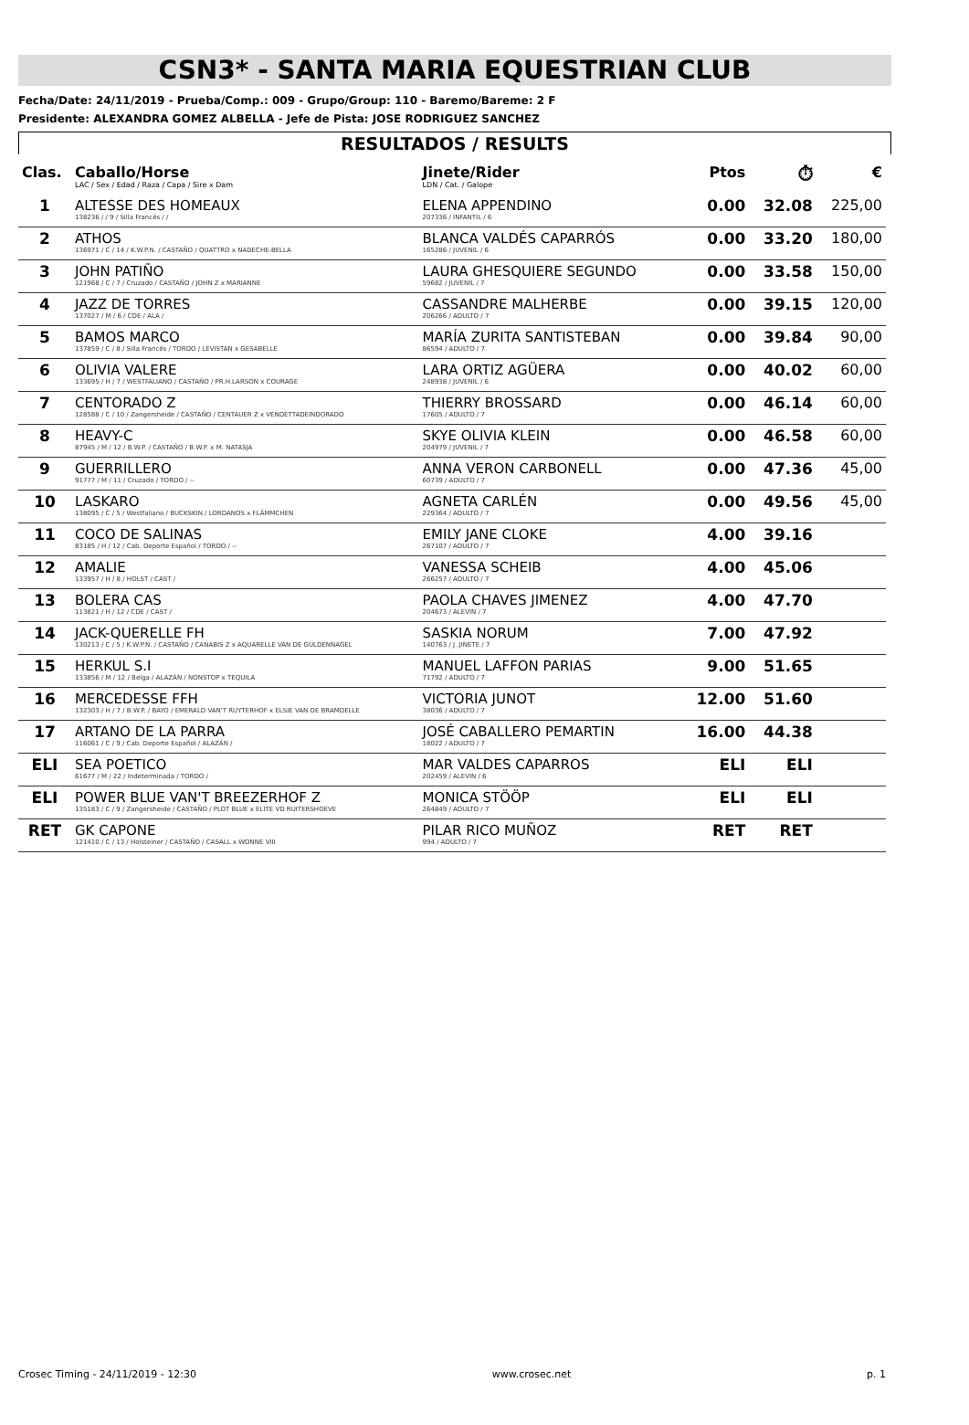CSN3* - SANTA MARIA EQUESTRIAN CLUB
Fecha/Date: 24/11/2019 - Prueba/Comp.: 009 - Grupo/Group: 110 - Baremo/Bareme: 2 F
Presidente: ALEXANDRA GOMEZ ALBELLA - Jefe de Pista: JOSE RODRIGUEZ SANCHEZ
RESULTADOS / RESULTS
| Clas. | Caballo/Horse LAC / Sex / Edad / Raza / Capa / Sire x Dam | Jinete/Rider LDN / Cat. / Galope | Ptos | ⏱ | € |
| --- | --- | --- | --- | --- | --- |
| 1 | ALTESSE DES HOMEAUX 138236 / / 9 / Silla Francés / / | ELENA APPENDINO 207336 / INFANTIL / 6 | 0.00 | 32.08 | 225,00 |
| 2 | ATHOS 136971 / C / 14 / K.W.P.N. / CASTAÑO / QUATTRO x NADECHE-BELLA | BLANCA VALDÉS CAPARRÓS 165286 / JUVENIL / 6 | 0.00 | 33.20 | 180,00 |
| 3 | JOHN PATIÑO 121968 / C / 7 / Cruzado / CASTAÑO / JOHN Z x MARIANNE | LAURA GHESQUIERE SEGUNDO 59682 / JUVENIL / 7 | 0.00 | 33.58 | 150,00 |
| 4 | JAZZ DE TORRES 137027 / M / 6 / CDE / ALA / | CASSANDRE MALHERBE 206266 / ADULTO / 7 | 0.00 | 39.15 | 120,00 |
| 5 | BAMOS MARCO 137859 / C / 8 / Silla Francés / TORDO / LEVISTAN x GESABELLE | MARÍA ZURITA SANTISTEBAN 86594 / ADULTO / 7 | 0.00 | 39.84 | 90,00 |
| 6 | OLIVIA VALERE 133695 / H / 7 / WESTFALIANO / CASTAÑO / PR.H.LARSON x COURAGE | LARA ORTIZ AGÜERA 248938 / JUVENIL / 6 | 0.00 | 40.02 | 60,00 |
| 7 | CENTORADO Z 128588 / C / 10 / Zangersheide / CASTAÑO / CENTAUER Z x VENDETTADEINDORADO | THIERRY BROSSARD 17605 / ADULTO / 7 | 0.00 | 46.14 | 60,00 |
| 8 | HEAVY-C 87945 / M / 12 / B.W.P. / CASTAÑO / B.W.P. x M. NATASJA | SKYE OLIVIA KLEIN 204979 / JUVENIL / 7 | 0.00 | 46.58 | 60,00 |
| 9 | GUERRILLERO 91777 / M / 11 / Cruzado / TORDO / -- | ANNA VERON CARBONELL 60739 / ADULTO / 7 | 0.00 | 47.36 | 45,00 |
| 10 | LASKARO 138095 / C / 5 / Westfaliano / BUCKSKIN / LORDANOS x FLÄMMCHEN | AGNETA CARLÉN 229364 / ADULTO / 7 | 0.00 | 49.56 | 45,00 |
| 11 | COCO DE SALINAS 83185 / H / 12 / Cab. Deporte Español / TORDO / -- | EMILY JANE CLOKE 267107 / ADULTO / 7 | 4.00 | 39.16 | |
| 12 | AMALIE 133957 / H / 8 / HOLST / CAST / | VANESSA SCHEIB 266257 / ADULTO / 7 | 4.00 | 45.06 | |
| 13 | BOLERA CAS 113821 / H / 12 / CDE / CAST / | PAOLA CHAVES JIMENEZ 204673 / ALEVIN / 7 | 4.00 | 47.70 | |
| 14 | JACK-QUERELLE FH 130213 / C / 5 / K.W.P.N. / CASTAÑO / CANABIS Z x AQUARELLE VAN DE GULDENNAGEL | SASKIA NORUM 140763 / J. JINETE / 7 | 7.00 | 47.92 | |
| 15 | HERKUL S.I 133856 / M / 12 / Belga / ALAZÁN / NONSTOP x TEQUILA | MANUEL LAFFON PARIAS 71792 / ADULTO / 7 | 9.00 | 51.65 | |
| 16 | MERCEDESSE FFH 132303 / H / 7 / B.W.P. / BAYO / EMERALD VAN'T RUYTERHOF x ELSIE VAN DE BRAMDELLE | VICTORIA JUNOT 38036 / ADULTO / 7 | 12.00 | 51.60 | |
| 17 | ARTANO DE LA PARRA 116061 / C / 9 / Cab. Deporte Español / ALAZÁN / | JOSÉ CABALLERO PEMARTIN 18022 / ADULTO / 7 | 16.00 | 44.38 | |
| ELI | SEA POETICO 61677 / M / 22 / Indeterminada / TORDO / | MAR VALDES CAPARROS 202459 / ALEVIN / 6 | ELI | ELI | |
| ELI | POWER BLUE VAN'T BREEZERHOF Z 135183 / C / 9 / Zangersheide / CASTAÑO / PLOT BLUE x ELITE VD RUITERSHOEVE | MONICA STÖÖP 264849 / ADULTO / 7 | ELI | ELI | |
| RET | GK CAPONE 121410 / C / 13 / Holsteiner / CASTAÑO / CASALL x WONNE VIII | PILAR RICO MUÑOZ 994 / ADULTO / 7 | RET | RET | |
Crosec Timing - 24/11/2019 - 12:30 www.crosec.net p. 1